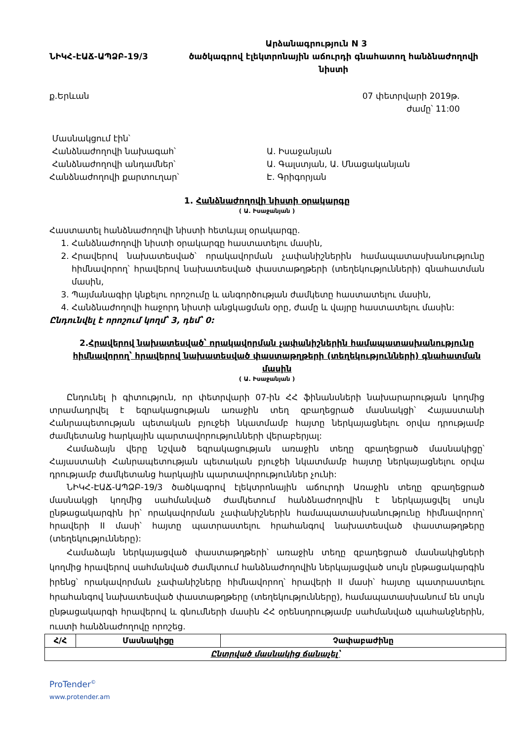Արձանագրություն N 3
ՆԻԿՀ-ԷԱՃ-ԱՊՁԲ-19/3 ծածկագրով էլեկտրոնային աճուրդի գնահատող հանձնաժողովի
նիստի
ք.Երևան 07 փետրվարի 2019թ.
ժամը՝ 11:00
Մասնակցում էին՝
Հանձնաժողովի նախագահ՝ Ա. Իսաջանյան
Հանձնաժողովի անդամներ՝ Ա. Գալստյան, Ա. Մնացականյան
Հանձնաժողովի քարտուղար՝ Է. Գրիգորյան
1. Հանձնաժողովի նիստի օրակարգը
( Ա. Իսաջանյան )
Հաստատել հանձնաժողովի նիստի հետևյալ օրակարգը.
1. Հանձնաժողովի նիստի օրակարգը հաստատելու մասին,
2. Հրավերով նախատեսված՝ որակավորման չափանիշներին համապատասխանությունը հիմնավորող՝ հրավերով նախատեսված փաստաթղթերի (տեղեկությունների) գնահատման մասին,
3. Պայմանագիր կնքելու որոշումը և անգործության ժամկետը հաստատելու մասին,
4. Հանձնաժողովի հաջորդ նիստի անցկացման օրը, ժամը և վայրը հաստատելու մասին:
Ընդունվել է որոշում կողմ՝ 3, դեմ՝ 0:
2.Հրավերով նախատեսված՝ որակավորման չափանիշներին համապատասխանությունը հիմնավորող՝ հրավերով նախատեսված փաստաթղթերի (տեղեկությունների) գնահատման մասին
( Ա. Իսաջանյան )
Ընդունել ի գիտություն, որ փետրվարի 07-ին ՀՀ ֆինանսների նախարարության կողմից տրամադրվել է եզրակացության առաջին տեղ զբաղեցրած մասնակցի՝ Հայաստանի Հանրապետության պետական բյուջեի նկատմամբ հայտը ներկայացնելու օրվա դրությամբ ժամկետանց հարկային պարտավորությունների վերաբերյալ:
Համաձայն վերը նշված եզրակացության առաջին տեղը զբաղեցրած մասնակիցը՝ Հայաստանի Հանրապետության պետական բյուջեի նկատմամբ հայտը ներկայացնելու օրվա դրությամբ ժամկետանց հարկային պարտավորություններ չունի:
ՆԻԿՀ-ԷԱՃ-ԱՊՁԲ-19/3 ծածկագրով էլեկտրոնային աճուրդի Առաջին տեղը զբաղեցրած մասնակցի կողմից սահմանված ժամկետում հանձնաժողովին է ներկայացվել սույն ընթացակարգին իր՝ որակավորման չափանիշներին համապատասխանությունը հիմնավորող՝ հրավերի II մասի՝ հայտը պատրաստելու հրահանգով նախատեսված փաստաթղթերը (տեղեկությունները):
Համաձայն ներկայացված փաստաթղթերի՝ առաջին տեղը զբաղեցրած մասնակիցների կողմից հրավերով սահմանված ժամկտում հանձնաժողովին ներկայացված սույն ընթացակարգին իրենց՝ որակավորման չափանիշները հիմնավորող՝ հրավերի II մասի՝ հայտը պատրաստելու հրահանգով նախատեսված փաստաթղթերը (տեղեկությունները), համապատասխանում են սույն ընթացակարգի հրավերով և գնումների մասին ՀՀ օրենսդրությամբ սահմանված պահանջներին, ուստի հանձնաժողովը որոշեց.
| Հ/Հ | Մասնակիցը | Չափաբաժինը |
| --- | --- | --- |
| Ընտրված մասնակից ճանաչել՝ | | |
ProTender<sup>©</sup>
www.protender.am